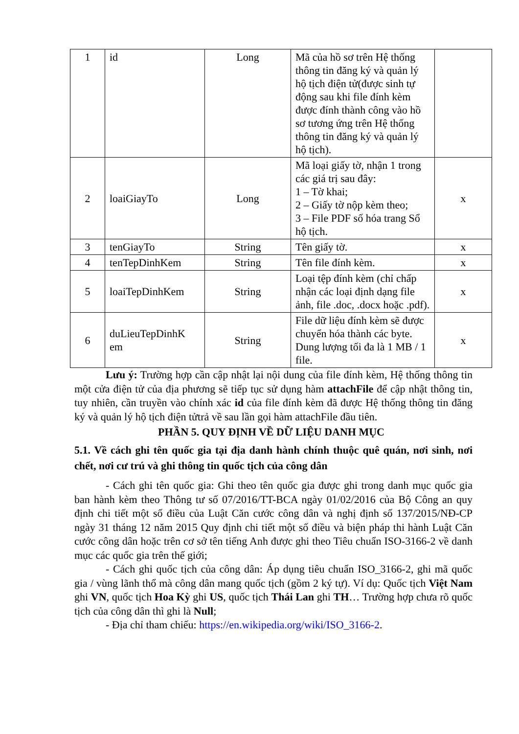| 1 | id | Long | Mã của hồ sơ trên Hệ thống thông tin đăng ký và quản lý hộ tịch điện tử(được sinh tự động sau khi file đính kèm được đính thành công vào hồ sơ tương ứng trên Hệ thống thông tin đăng ký và quản lý hộ tịch). | |
| 2 | loaiGiayTo | Long | Mã loại giấy tờ, nhận 1 trong các giá trị sau đây: 1 – Tờ khai; 2 – Giấy tờ nộp kèm theo; 3 – File PDF số hóa trang Sổ hộ tịch. | x |
| 3 | tenGiayTo | String | Tên giấy tờ. | x |
| 4 | tenTepDinhKem | String | Tên file đính kèm. | x |
| 5 | loaiTepDinhKem | String | Loại tệp đính kèm (chỉ chấp nhận các loại định dạng file ảnh, file .doc, .docx hoặc .pdf). | x |
| 6 | duLieuTepDinhK em | String | File dữ liệu đính kèm sẽ được chuyển hóa thành các byte. Dung lượng tối đa là 1 MB / 1 file. | x |
Lưu ý: Trường hợp cần cập nhật lại nội dung của file đính kèm, Hệ thống thông tin một cửa điện tử của địa phương sẽ tiếp tục sử dụng hàm attachFile để cập nhật thông tin, tuy nhiên, cần truyền vào chính xác id của file đính kèm đã được Hệ thống thông tin đăng ký và quản lý hộ tịch điện tửtrả về sau lần gọi hàm attachFile đầu tiên.
PHẦN 5. QUY ĐỊNH VỀ DỮ LIỆU DANH MỤC
5.1. Về cách ghi tên quốc gia tại địa danh hành chính thuộc quê quán, nơi sinh, nơi chết, nơi cư trú và ghi thông tin quốc tịch của công dân
- Cách ghi tên quốc gia: Ghi theo tên quốc gia được ghi trong danh mục quốc gia ban hành kèm theo Thông tư số 07/2016/TT-BCA ngày 01/02/2016 của Bộ Công an quy định chi tiết một số điều của Luật Căn cước công dân và nghị định số 137/2015/NĐ-CP ngày 31 tháng 12 năm 2015 Quy định chi tiết một số điều và biện pháp thi hành Luật Căn cước công dân hoặc trên cơ sở tên tiếng Anh được ghi theo Tiêu chuẩn ISO-3166-2 về danh mục các quốc gia trên thế giới;
- Cách ghi quốc tịch của công dân: Áp dụng tiêu chuẩn ISO_3166-2, ghi mã quốc gia / vùng lãnh thổ mà công dân mang quốc tịch (gồm 2 ký tự). Ví dụ: Quốc tịch Việt Nam ghi VN, quốc tịch Hoa Kỳ ghi US, quốc tịch Thái Lan ghi TH… Trường hợp chưa rõ quốc tịch của công dân thì ghi là Null;
- Địa chỉ tham chiếu: https://en.wikipedia.org/wiki/ISO_3166-2.